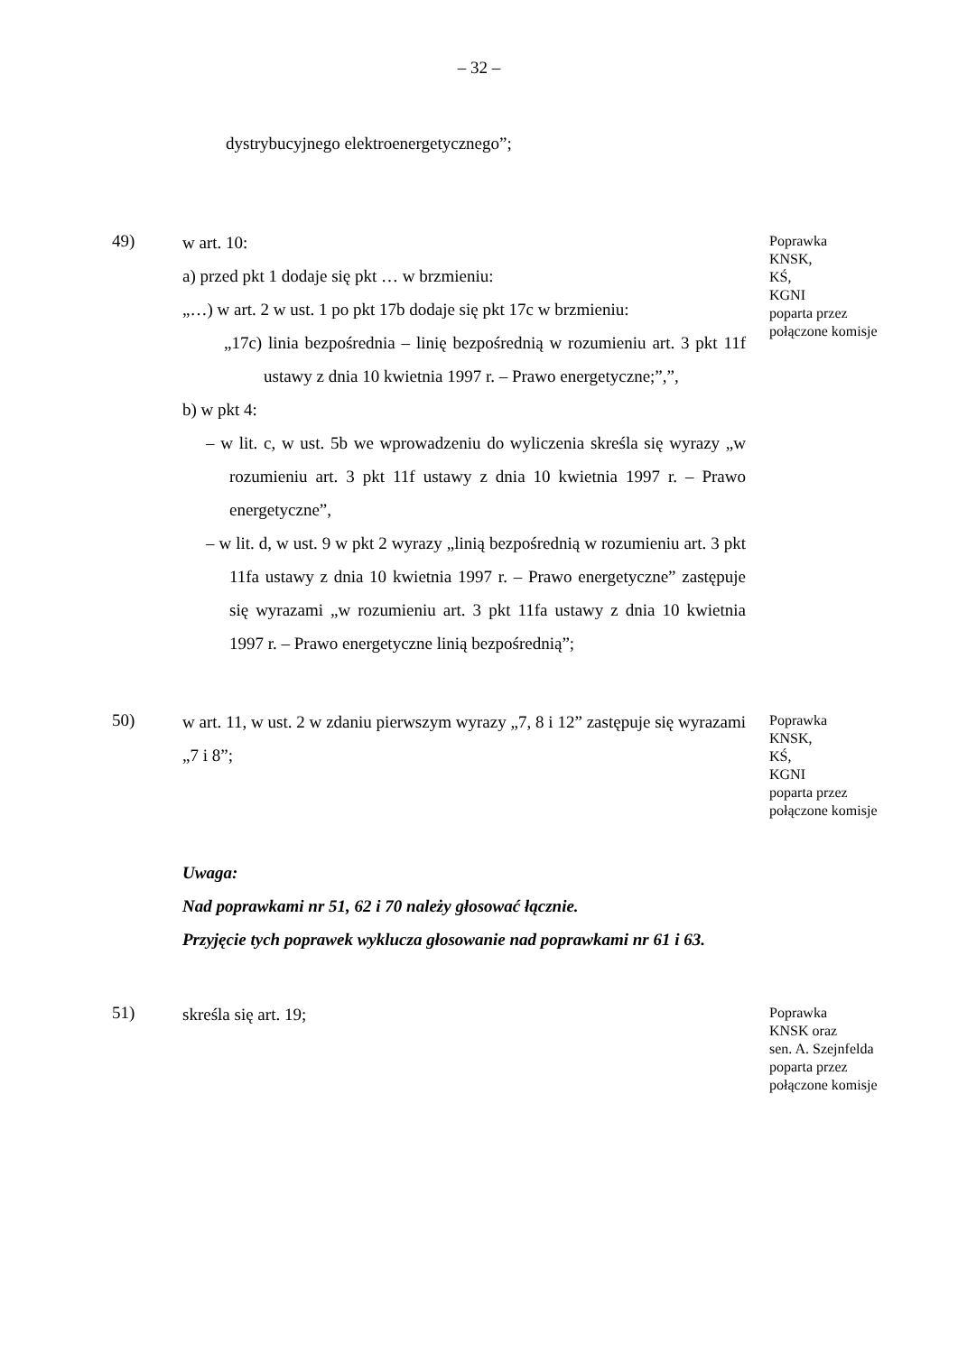– 32 –
dystrybucyjnego elektroenergetycznego”;
49)
w art. 10:
a) przed pkt 1 dodaje się pkt … w brzmieniu:
„…) w art. 2 w ust. 1 po pkt 17b dodaje się pkt 17c w brzmieniu:
„17c) linia bezpośrednia – linię bezpośrednią w rozumieniu art. 3 pkt 11f ustawy z dnia 10 kwietnia 1997 r. – Prawo energetyczne;”,”,
b) w pkt 4:
– w lit. c, w ust. 5b we wprowadzeniu do wyliczenia skreśla się wyrazy „w rozumieniu art. 3 pkt 11f ustawy z dnia 10 kwietnia 1997 r. – Prawo energetyczne”,
– w lit. d, w ust. 9 w pkt 2 wyrazy „linią bezpośrednią w rozumieniu art. 3 pkt 11fa ustawy z dnia 10 kwietnia 1997 r. – Prawo energetyczne” zastępuje się wyrazami „w rozumieniu art. 3 pkt 11fa ustawy z dnia 10 kwietnia 1997 r. – Prawo energetyczne linią bezpośrednią”;
Poprawka
KNSK,
KŚ,
KGNI
poparta przez
połączone komisje
50)
w art. 11, w ust. 2 w zdaniu pierwszym wyrazy „7, 8 i 12” zastępuje się wyrazami „7 i 8”;
Poprawka
KNSK,
KŚ,
KGNI
poparta przez
połączone komisje
Uwaga:
Nad poprawkami nr 51, 62 i 70 należy głosować łącznie.
Przyjęcie tych poprawek wyklucza głosowanie nad poprawkami nr 61 i 63.
51)
skreśla się art. 19;
Poprawka
KNSK oraz
sen. A. Szejnfelda
poparta przez
połączone komisje